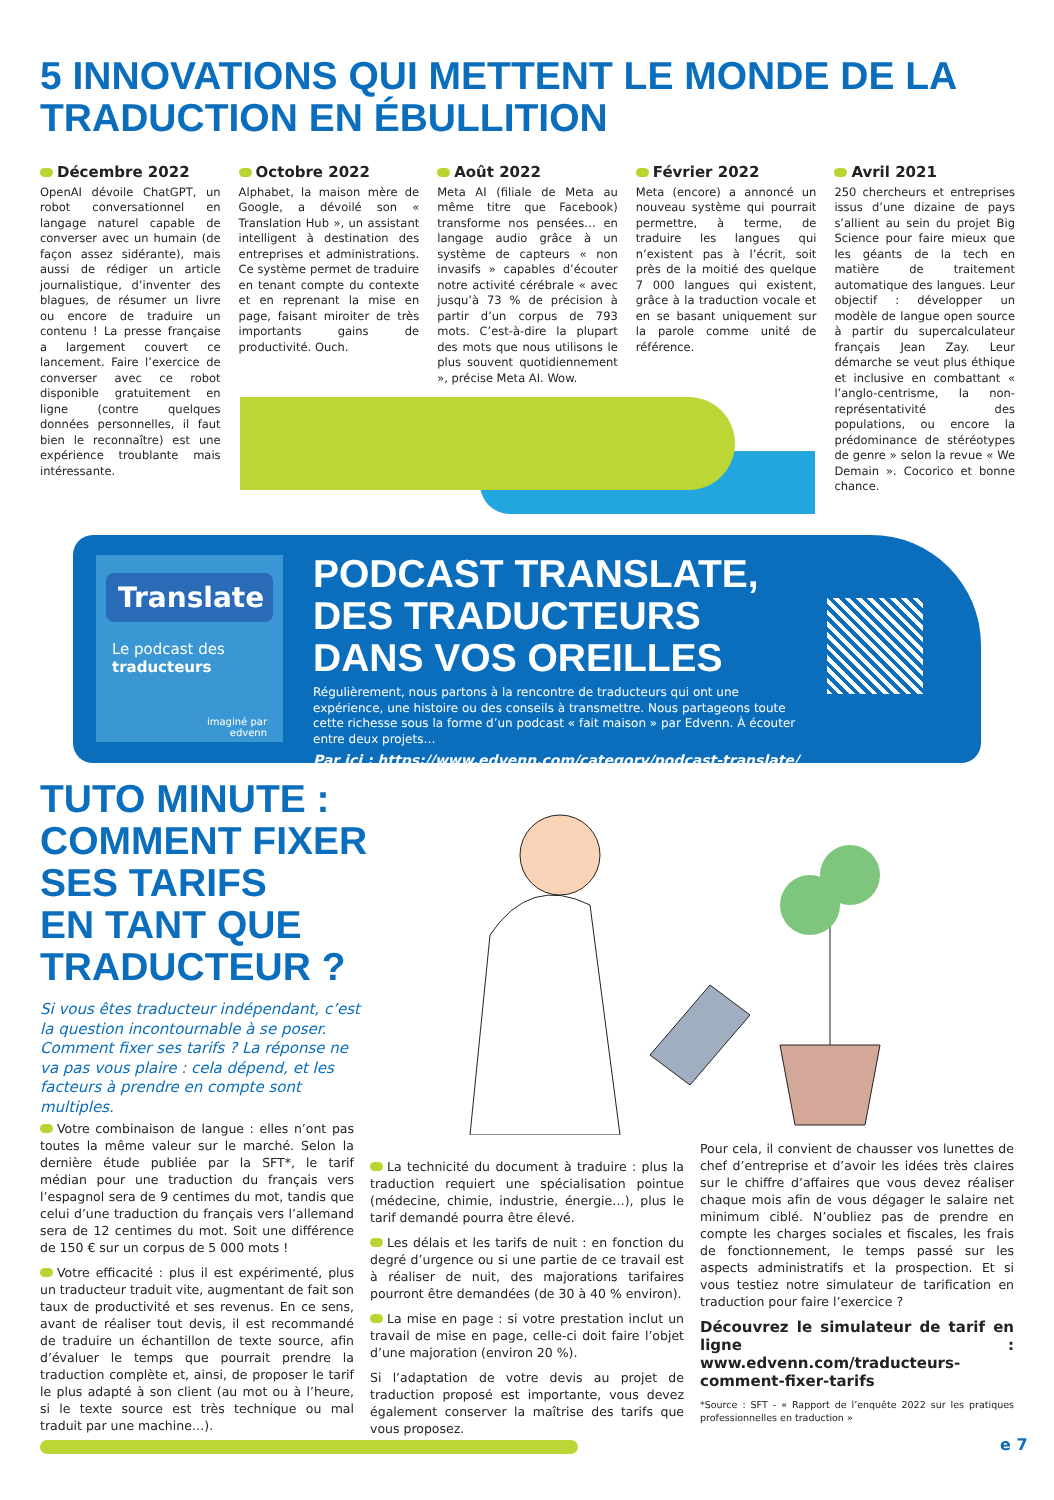5 INNOVATIONS QUI METTENT LE MONDE DE LA TRADUCTION EN ÉBULLITION
Décembre 2022
OpenAI dévoile ChatGPT, un robot conversationnel en langage naturel capable de converser avec un humain (de façon assez sidérante), mais aussi de rédiger un article journalistique, d’inventer des blagues, de résumer un livre ou encore de traduire un contenu ! La presse française a largement couvert ce lancement. Faire l’exercice de converser avec ce robot disponible gratuitement en ligne (contre quelques données personnelles, il faut bien le reconnaître) est une expérience troublante mais intéressante.
Octobre 2022
Alphabet, la maison mère de Google, a dévoilé son « Translation Hub », un assistant intelligent à destination des entreprises et administrations. Ce système permet de traduire en tenant compte du contexte et en reprenant la mise en page, faisant miroiter de très importants gains de productivité. Ouch.
Août 2022
Meta AI (filiale de Meta au même titre que Facebook) transforme nos pensées… en langage audio grâce à un système de capteurs « non invasifs » capables d’écouter notre activité cérébrale « avec jusqu’à 73 % de précision à partir d’un corpus de 793 mots. C’est-à-dire la plupart des mots que nous utilisons le plus souvent quotidiennement », précise Meta AI. Wow.
Février 2022
Meta (encore) a annoncé un nouveau système qui pourrait permettre, à terme, de traduire les langues qui n’existent pas à l’écrit, soit près de la moitié des quelque 7 000 langues qui existent, grâce à la traduction vocale et en se basant uniquement sur la parole comme unité de référence.
Avril 2021
250 chercheurs et entreprises issus d’une dizaine de pays s’allient au sein du projet Big Science pour faire mieux que les géants de la tech en matière de traitement automatique des langues. Leur objectif : développer un modèle de langue open source à partir du supercalculateur français Jean Zay. Leur démarche se veut plus éthique et inclusive en combattant « l’anglo-centrisme, la non-représentativité des populations, ou encore la prédominance de stéréotypes de genre » selon la revue « We Demain ». Cocorico et bonne chance.
Translate
Le podcast des
traducteurs
imaginé par
edvenn
PODCAST TRANSLATE, DES TRADUCTEURS DANS VOS OREILLES
Régulièrement, nous partons à la rencontre de traducteurs qui ont une expérience, une histoire ou des conseils à transmettre. Nous partageons toute cette richesse sous la forme d’un podcast « fait maison » par Edvenn. À écouter entre deux projets…
Par ici : https://www.edvenn.com/category/podcast-translate/
TUTO MINUTE :
COMMENT FIXER
SES TARIFS
EN TANT QUE
TRADUCTEUR ?
Si vous êtes traducteur indépendant, c’est la question incontournable à se poser. Comment fixer ses tarifs ? La réponse ne va pas vous plaire : cela dépend, et les facteurs à prendre en compte sont multiples.
Votre combinaison de langue : elles n’ont pas toutes la même valeur sur le marché. Selon la dernière étude publiée par la SFT*, le tarif médian pour une traduction du français vers l’espagnol sera de 9 centimes du mot, tandis que celui d’une traduction du français vers l’allemand sera de 12 centimes du mot. Soit une différence de 150 € sur un corpus de 5 000 mots !
Votre efficacité : plus il est expérimenté, plus un traducteur traduit vite, augmentant de fait son taux de productivité et ses revenus. En ce sens, avant de réaliser tout devis, il est recommandé de traduire un échantillon de texte source, afin d’évaluer le temps que pourrait prendre la traduction complète et, ainsi, de proposer le tarif le plus adapté à son client (au mot ou à l’heure, si le texte source est très technique ou mal traduit par une machine…).
La technicité du document à traduire : plus la traduction requiert une spécialisation pointue (médecine, chimie, industrie, énergie…), plus le tarif demandé pourra être élevé.
Les délais et les tarifs de nuit : en fonction du degré d’urgence ou si une partie de ce travail est à réaliser de nuit, des majorations tarifaires pourront être demandées (de 30 à 40 % environ).
La mise en page : si votre prestation inclut un travail de mise en page, celle-ci doit faire l’objet d’une majoration (environ 20 %).
Si l’adaptation de votre devis au projet de traduction proposé est importante, vous devez également conserver la maîtrise des tarifs que vous proposez.
Pour cela, il convient de chausser vos lunettes de chef d’entreprise et d’avoir les idées très claires sur le chiffre d’affaires que vous devez réaliser chaque mois afin de vous dégager le salaire net minimum ciblé. N’oubliez pas de prendre en compte les charges sociales et fiscales, les frais de fonctionnement, le temps passé sur les aspects administratifs et la prospection. Et si vous testiez notre simulateur de tarification en traduction pour faire l’exercice ?
Découvrez le simulateur de tarif en ligne : www.edvenn.com/traducteurs-comment-fixer-tarifs
*Source : SFT - « Rapport de l’enquête 2022 sur les pratiques professionnelles en traduction »
e 7